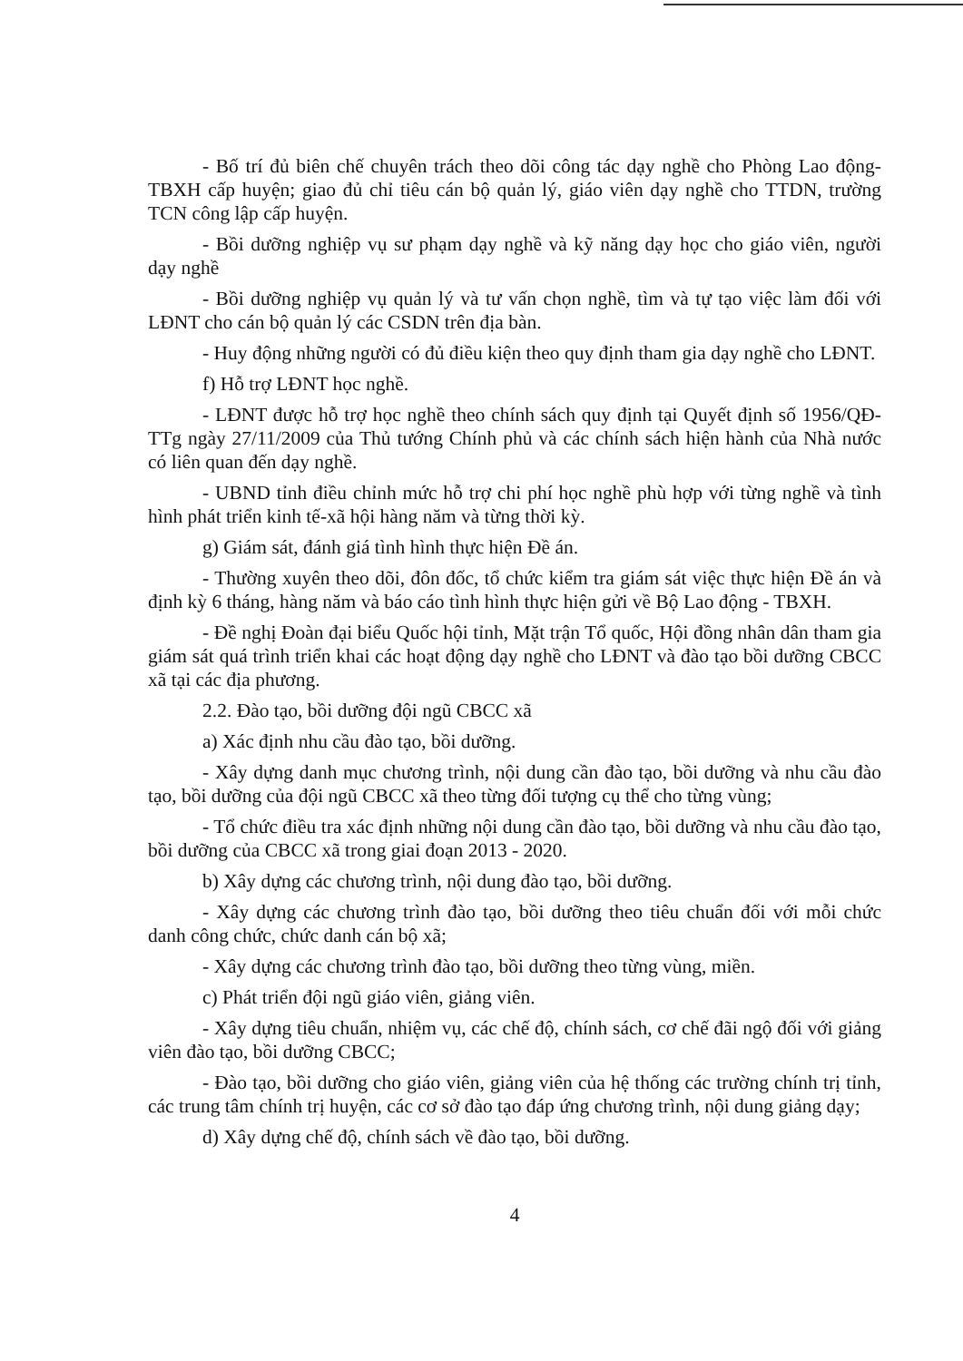- Bố trí đủ biên chế chuyên trách theo dõi công tác dạy nghề cho Phòng Lao động-TBXH cấp huyện; giao đủ chỉ tiêu cán bộ quản lý, giáo viên dạy nghề cho TTDN, trường TCN công lập cấp huyện.
- Bồi dưỡng nghiệp vụ sư phạm dạy nghề và kỹ năng dạy học cho giáo viên, người dạy nghề
- Bồi dưỡng nghiệp vụ quản lý và tư vấn chọn nghề, tìm và tự tạo việc làm đối với LĐNT cho cán bộ quản lý các CSDN trên địa bàn.
- Huy động những người có đủ điều kiện theo quy định tham gia dạy nghề cho LĐNT.
f) Hỗ trợ LĐNT học nghề.
- LĐNT được hỗ trợ học nghề theo chính sách quy định tại Quyết định số 1956/QĐ-TTg ngày 27/11/2009 của Thủ tướng Chính phủ và các chính sách hiện hành của Nhà nước có liên quan đến dạy nghề.
- UBND tỉnh điều chỉnh mức hỗ trợ chi phí học nghề phù hợp với từng nghề và tình hình phát triển kinh tế-xã hội hàng năm và từng thời kỳ.
g) Giám sát, đánh giá tình hình thực hiện Đề án.
- Thường xuyên theo dõi, đôn đốc, tổ chức kiểm tra giám sát việc thực hiện Đề án và định kỳ 6 tháng, hàng năm và báo cáo tình hình thực hiện gửi về Bộ Lao động - TBXH.
- Đề nghị Đoàn đại biểu Quốc hội tỉnh, Mặt trận Tổ quốc, Hội đồng nhân dân tham gia giám sát quá trình triển khai các hoạt động dạy nghề cho LĐNT và đào tạo bồi dưỡng CBCC xã tại các địa phương.
2.2. Đào tạo, bồi dưỡng đội ngũ CBCC xã
a) Xác định nhu cầu đào tạo, bồi dưỡng.
- Xây dựng danh mục chương trình, nội dung cần đào tạo, bồi dưỡng và nhu cầu đào tạo, bồi dưỡng của đội ngũ CBCC xã theo từng đối tượng cụ thể cho từng vùng;
- Tổ chức điều tra xác định những nội dung cần đào tạo, bồi dưỡng và nhu cầu đào tạo, bồi dưỡng của CBCC xã trong giai đoạn 2013 - 2020.
b) Xây dựng các chương trình, nội dung đào tạo, bồi dưỡng.
- Xây dựng các chương trình đào tạo, bồi dưỡng theo tiêu chuẩn đối với mỗi chức danh công chức, chức danh cán bộ xã;
- Xây dựng các chương trình đào tạo, bồi dưỡng theo từng vùng, miền.
c) Phát triển đội ngũ giáo viên, giảng viên.
- Xây dựng tiêu chuẩn, nhiệm vụ, các chế độ, chính sách, cơ chế đãi ngộ đối với giảng viên đào tạo, bồi dưỡng CBCC;
- Đào tạo, bồi dưỡng cho giáo viên, giảng viên của hệ thống các trường chính trị tỉnh, các trung tâm chính trị huyện, các cơ sở đào tạo đáp ứng chương trình, nội dung giảng dạy;
d) Xây dựng chế độ, chính sách về đào tạo, bồi dưỡng.
4